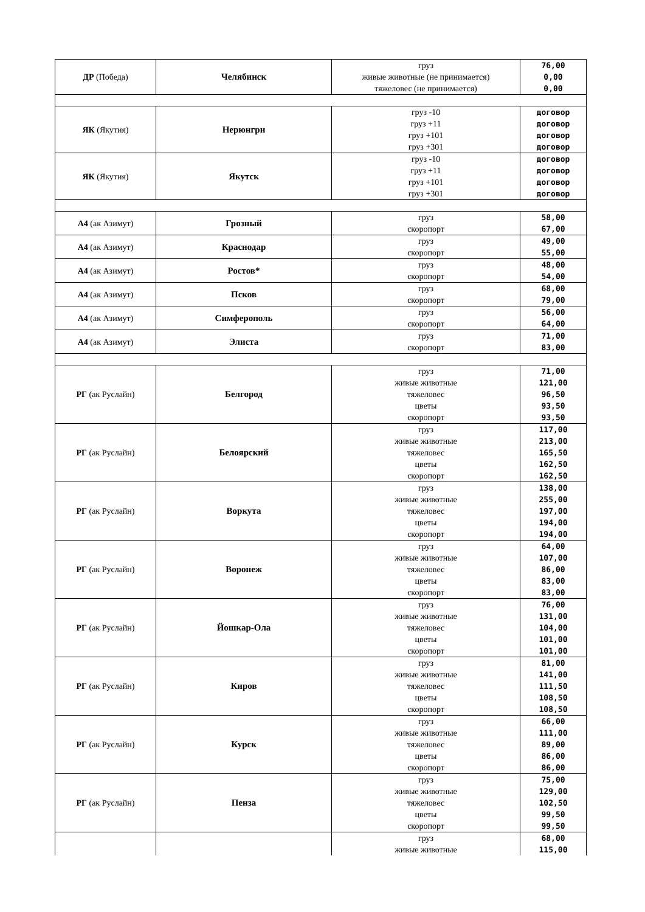| ДР (Победа) | Челябинск | груз живые животные (не принимается) тяжеловес (не принимается) | 76,00 0,00 0,00 |
| ЯК (Якутия) | Нерюнгри | груз -10 груз +11 груз +101 груз +301 | договор договор договор договор |
| ЯК (Якутия) | Якутск | груз -10 груз +11 груз +101 груз +301 | договор договор договор договор |
| А4 (ак Азимут) | Грозный | груз скоропорт | 58,00 67,00 |
| А4 (ак Азимут) | Краснодар | груз скоропорт | 49,00 55,00 |
| А4 (ак Азимут) | Ростов* | груз скоропорт | 48,00 54,00 |
| А4 (ак Азимут) | Псков | груз скоропорт | 68,00 79,00 |
| А4 (ак Азимут) | Симферополь | груз скоропорт | 56,00 64,00 |
| А4 (ак Азимут) | Элиста | груз скоропорт | 71,00 83,00 |
| РГ (ак Руслайн) | Белгород | груз живые животные тяжеловес цветы скоропорт | 71,00 121,00 96,50 93,50 93,50 |
| РГ (ак Руслайн) | Белоярский | груз живые животные тяжеловес цветы скоропорт | 117,00 213,00 165,50 162,50 162,50 |
| РГ (ак Руслайн) | Воркута | груз живые животные тяжеловес цветы скоропорт | 138,00 255,00 197,00 194,00 194,00 |
| РГ (ак Руслайн) | Воронеж | груз живые животные тяжеловес цветы скоропорт | 64,00 107,00 86,00 83,00 83,00 |
| РГ (ак Руслайн) | Йошкар-Ола | груз живые животные тяжеловес цветы скоропорт | 76,00 131,00 104,00 101,00 101,00 |
| РГ (ак Руслайн) | Киров | груз живые животные тяжеловес цветы скоропорт | 81,00 141,00 111,50 108,50 108,50 |
| РГ (ак Руслайн) | Курск | груз живые животные тяжеловес цветы скоропорт | 66,00 111,00 89,00 86,00 86,00 |
| РГ (ак Руслайн) | Пенза | груз живые животные тяжеловес цветы скоропорт | 75,00 129,00 102,50 99,50 99,50 |
| | | груз живые животные | 68,00 115,00 |